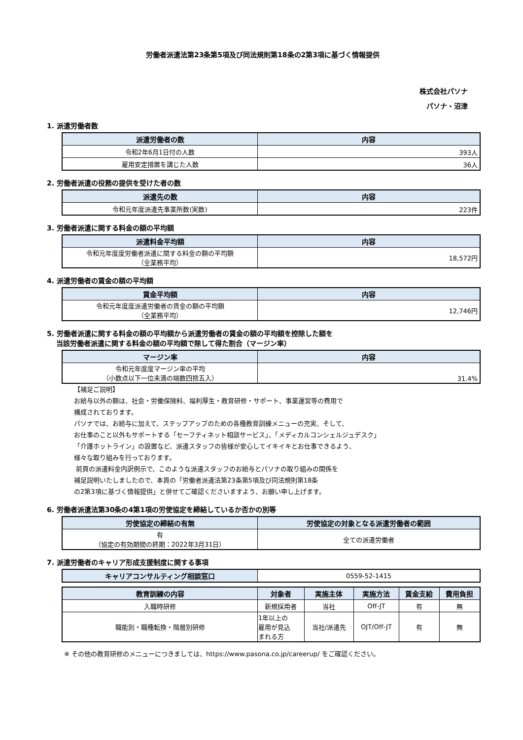労働者派遣法第23条第5項及び同法規則第18条の2第3項に基づく情報提供
株式会社パソナ
パソナ・沼津
1. 派遣労働者数
| 派遣労働者の数 | 内容 |
| --- | --- |
| 令和2年6月1日付の人数 | 393人 |
| 雇用安定措置を講じた人数 | 36人 |
2. 労働者派遣の役務の提供を受けた者の数
| 派遣先の数 | 内容 |
| --- | --- |
| 令和元年度派遣先事業所数(実数) | 223件 |
3. 労働者派遣に関する料金の額の平均額
| 派遣料金平均額 | 内容 |
| --- | --- |
| 令和元年度度労働者派遣に関する料金の額の平均額 （全業務平均） | 18,572円 |
4. 派遣労働者の賃金の額の平均額
| 賃金平均額 | 内容 |
| --- | --- |
| 令和元年度度派遣労働者の賃金の額の平均額 （全業務平均） | 12,746円 |
5. 労働者派遣に関する料金の額の平均額から派遣労働者の賃金の額の平均額を控除した額を
当該労働者派遣に関する料金の額の平均額で除して得た割合（マージン率）
| マージン率 | 内容 |
| --- | --- |
| 令和元年度度マージン率の平均 （小数点以下一位未満の端数四捨五入） | 31.4% |
【補足ご説明】
お給与以外の額は、社会・労働保険料、福利厚生・教育研修・サポート、事業運営等の費用で
構成されております。
パソナでは、お給与に加えて、ステップアップのための各種教育訓練メニューの充実、そして、
お仕事のこと以外もサポートする「セーフティネット相談サービス」、「メディカルコンシェルジュデスク」
「介護ホットライン」の設置など、派遣スタッフの皆様が安心してイキイキとお仕事できるよう、
様々な取り組みを行っております。
前頁の派遣料金内訳例示で、このような派遣スタッフのお給与とパソナの取り組みの関係を
補足説明いたしましたので、本頁の「労働者派遣法第23条第5項及び同法規則第18条
の2第3項に基づく情報提供」と併せてご確認くださいますよう、お願い申し上げます。
6. 労働者派遣法第30条の4第1項の労使協定を締結しているか否かの別等
| 労使協定の締結の有無 | 労使協定の対象となる派遣労働者の範囲 |
| --- | --- |
| 有 （協定の有効期間の終期：2022年3月31日） | 全ての派遣労働者 |
7. 派遣労働者のキャリア形成支援制度に関する事項
| キャリアコンサルティング相談窓口 | 0559-52-1415 |
| 教育訓練の内容 | 対象者 | 実施主体 | 実施方法 | 賃金支給 | 費用負担 |
| --- | --- | --- | --- | --- | --- |
| 入職時研修 | 新規採用者 | 当社 | Off-JT | 有 | 無 |
| 職能別・職種転換・階層別研修 | 1年以上の 雇用が見込 まれる方 | 当社/派遣先 | OJT/Off-JT | 有 | 無 |
※ その他の教育研修のメニューにつきましては、https://www.pasona.co.jp/careerup/ をご確認ください。